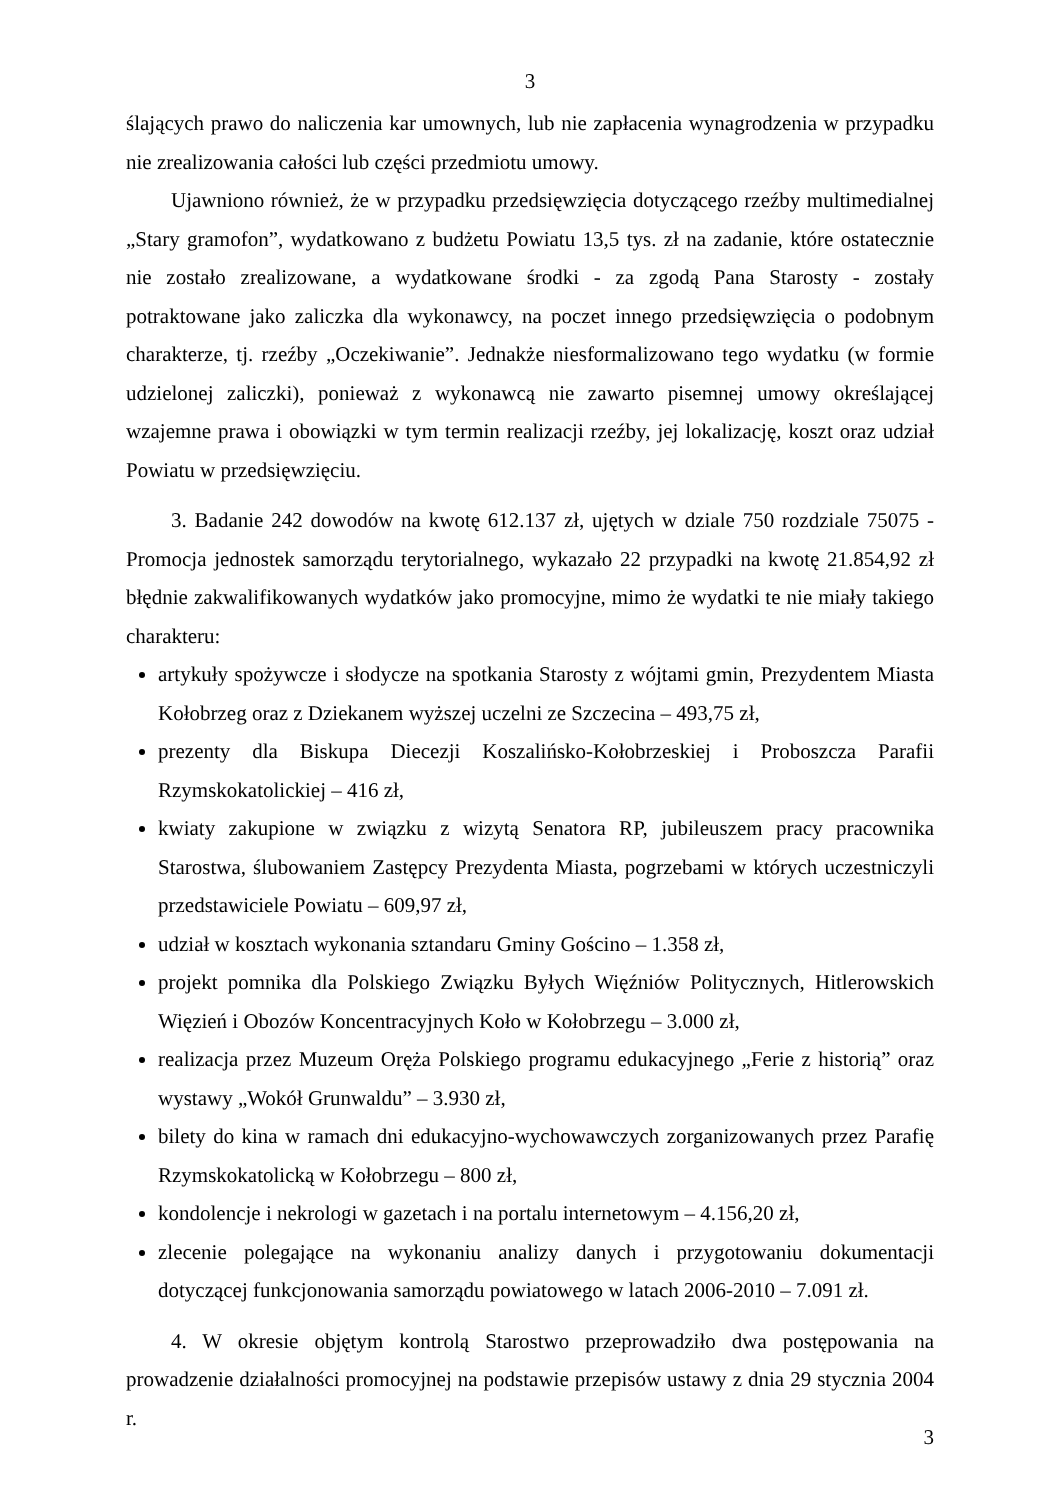3
ślających prawo do naliczenia kar umownych, lub nie zapłacenia wynagrodzenia w przypadku nie zrealizowania całości lub części przedmiotu umowy.
Ujawniono również, że w przypadku przedsięwzięcia dotyczącego rzeźby multimedialnej „Stary gramofon”, wydatkowano z budżetu Powiatu 13,5 tys. zł na zadanie, które ostatecznie nie zostało zrealizowane, a wydatkowane środki - za zgodą Pana Starosty - zostały potraktowane jako zaliczka dla wykonawcy, na poczet innego przedsięwzięcia o podobnym charakterze, tj. rzeźby „Oczekiwanie”. Jednakże niesformalizowano tego wydatku (w formie udzielonej zaliczki), ponieważ z wykonawcą nie zawarto pisemnej umowy określającej wzajemne prawa i obowiązki w tym termin realizacji rzeźby, jej lokalizację, koszt oraz udział Powiatu w przedsięwzięciu.
3. Badanie 242 dowodów na kwotę 612.137 zł, ujętych w dziale 750 rozdziale 75075 - Promocja jednostek samorządu terytorialnego, wykazało 22 przypadki na kwotę 21.854,92 zł błędnie zakwalifikowanych wydatków jako promocyjne, mimo że wydatki te nie miały takiego charakteru:
artykuły spożywcze i słodycze na spotkania Starosty z wójtami gmin, Prezydentem Miasta Kołobrzeg oraz z Dziekanem wyższej uczelni ze Szczecina – 493,75 zł,
prezenty dla Biskupa Diecezji Koszalińsko-Kołobrzeskiej i Proboszcza Parafii Rzymskokatolickiej – 416 zł,
kwiaty zakupione w związku z wizytą Senatora RP, jubileuszem pracy pracownika Starostwa, ślubowaniem Zastępcy Prezydenta Miasta, pogrzebami w których uczestniczyli przedstawiciele Powiatu – 609,97 zł,
udział w kosztach wykonania sztandaru Gminy Gościno – 1.358 zł,
projekt pomnika dla Polskiego Związku Byłych Więźniów Politycznych, Hitlerowskich Więzień i Obozów Koncentracyjnych Koło w Kołobrzegu – 3.000 zł,
realizacja przez Muzeum Oręża Polskiego programu edukacyjnego „Ferie z historią” oraz wystawy „Wokół Grunwaldu” – 3.930 zł,
bilety do kina w ramach dni edukacyjno-wychowawczych zorganizowanych przez Parafię Rzymskokatolicką w Kołobrzegu – 800 zł,
kondolencje i nekrologi w gazetach i na portalu internetowym – 4.156,20 zł,
zlecenie polegające na wykonaniu analizy danych i przygotowaniu dokumentacji dotyczącej funkcjonowania samorządu powiatowego w latach 2006-2010 – 7.091 zł.
4. W okresie objętym kontrolą Starostwo przeprowadziło dwa postępowania na prowadzenie działalności promocyjnej na podstawie przepisów ustawy z dnia 29 stycznia 2004 r.
3